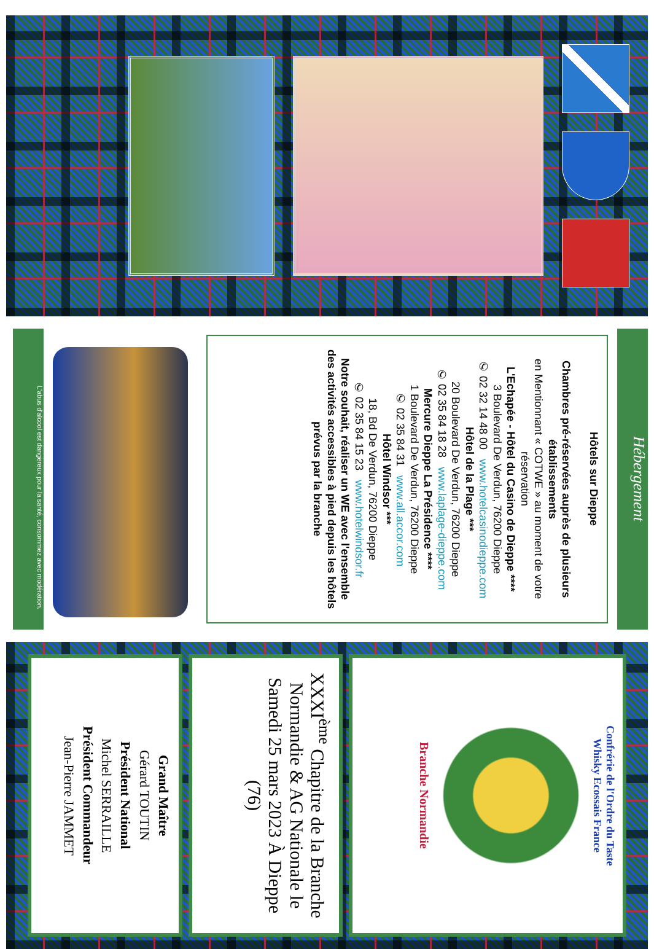Hébergement
Hôtels sur Dieppe
Chambres pré-réservées auprès de plusieurs établissements
en Mentionnant « COTWE » au moment de votre réservation
L'Echapée - Hôtel du Casino de Dieppe ****
3 Boulevard De Verdun, 76200 Dieppe
✆ 02 32 14 48 00 www.hotelcasinodieppe.com
Hôtel de la Plage ***
20 Boulevard De Verdun, 76200 Dieppe
✆ 02 35 84 18 28 www.laplage-dieppe.com
Mercure Dieppe La Présidence ****
1 Boulevard De Verdun, 76200 Dieppe
✆ 02 35 84 31 www.all.accor.com
Hôtel Windsor ***
18, Bd De Verdun, 76200 Dieppe
✆ 02 35 84 15 23 www.hotelwindsor.fr
Notre souhait, réaliser un WE avec l'ensemble des activités accessibles à pied depuis les hôtels prévus par la branche
L'abus d'alcool est dangereux pour la santé, consommez avec modération.
Confrérie de l'Ordre du Taste
Whisky Ecossais France
Branche Normandie
XXXI<sup>ème</sup> Chapitre de la Branche Normandie & AG Nationale le Samedi 25 mars 2023 À Dieppe (76)
Grand Maître
Gérard TOUTIN
Président National
Michel SERRAILLE
Président Commandeur
Jean-Pierre JAMMET